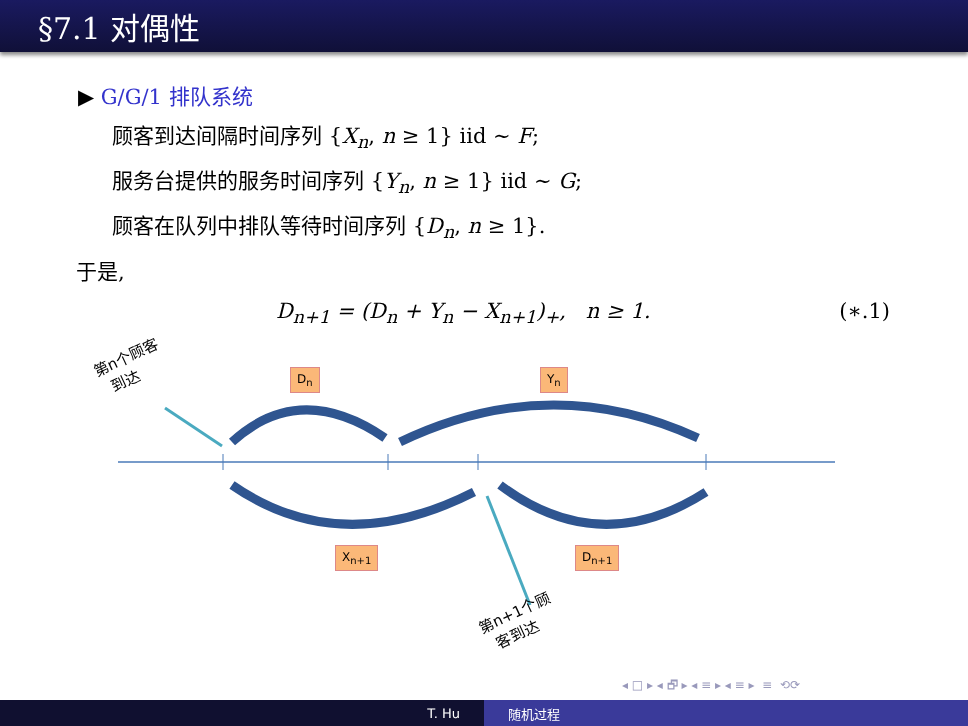§7.1 对偶性
▶ G/G/1 排队系统
顾客到达间隔时间序列 {X<sub>n</sub>, n ≥ 1} iid ∼ F;
服务台提供的服务时间序列 {Y<sub>n</sub>, n ≥ 1} iid ∼ G;
顾客在队列中排队等待时间序列 {D<sub>n</sub>, n ≥ 1}.
于是,
D<sub>n+1</sub> = (D<sub>n</sub> + Y<sub>n</sub> − X<sub>n+1</sub>)<sub>+</sub>, n ≥ 1. (∗.1)
D<sub>n</sub> Y<sub>n</sub>
X<sub>n+1</sub> D<sub>n+1</sub>
第n个顾客
到达
第n+1个顾
客到达
◂ □ ▸ ◂ 🗗 ▸ ◂ ≡ ▸ ◂ ≡ ▸ ≡ ⟲⟳
T. Hu 随机过程